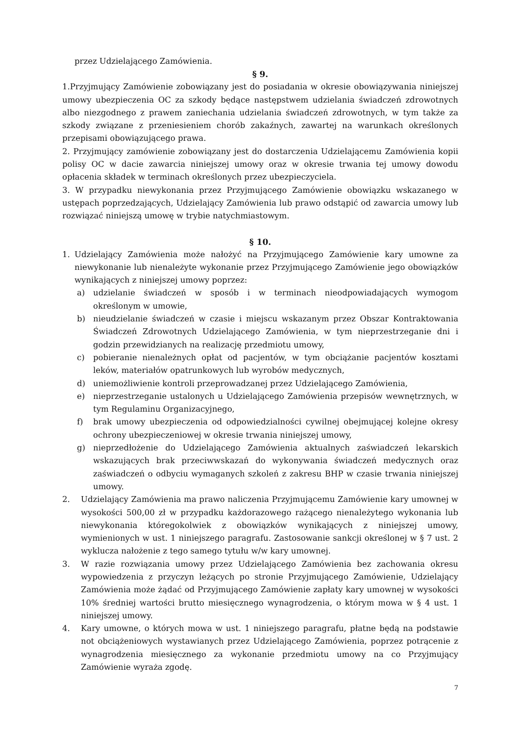przez Udzielającego Zamówienia.
§ 9.
1.Przyjmujący Zamówienie zobowiązany jest do posiadania w okresie obowiązywania niniejszej umowy ubezpieczenia OC za szkody będące następstwem udzielania świadczeń zdrowotnych albo niezgodnego z prawem zaniechania udzielania świadczeń zdrowotnych, w tym także za szkody związane z przeniesieniem chorób zakaźnych, zawartej na warunkach określonych przepisami obowiązującego prawa.
2. Przyjmujący zamówienie zobowiązany jest do dostarczenia Udzielającemu Zamówienia kopii polisy OC w dacie zawarcia niniejszej umowy oraz w okresie trwania tej umowy dowodu opłacenia składek w terminach określonych przez ubezpieczyciela.
3. W przypadku niewykonania przez Przyjmującego Zamówienie obowiązku wskazanego w ustępach poprzedzających, Udzielający Zamówienia lub prawo odstąpić od zawarcia umowy lub rozwiązać niniejszą umowę w trybie natychmiastowym.
§ 10.
1. Udzielający Zamówienia może nałożyć na Przyjmującego Zamówienie kary umowne za niewykonanie lub nienależyte wykonanie przez Przyjmującego Zamówienie jego obowiązków wynikających z niniejszej umowy poprzez:
a) udzielanie świadczeń w sposób i w terminach nieodpowiadających wymogom określonym w umowie,
b) nieudzielanie świadczeń w czasie i miejscu wskazanym przez Obszar Kontraktowania Świadczeń Zdrowotnych Udzielającego Zamówienia, w tym nieprzestrzeganie dni i godzin przewidzianych na realizację przedmiotu umowy,
c) pobieranie nienależnych opłat od pacjentów, w tym obciążanie pacjentów kosztami leków, materiałów opatrunkowych lub wyrobów medycznych,
d) uniemożliwienie kontroli przeprowadzanej przez Udzielającego Zamówienia,
e) nieprzestrzeganie ustalonych u Udzielającego Zamówienia przepisów wewnętrznych, w tym Regulaminu Organizacyjnego,
f) brak umowy ubezpieczenia od odpowiedzialności cywilnej obejmującej kolejne okresy ochrony ubezpieczeniowej w okresie trwania niniejszej umowy,
g) nieprzedłożenie do Udzielającego Zamówienia aktualnych zaświadczeń lekarskich wskazujących brak przeciwwskazań do wykonywania świadczeń medycznych oraz zaświadczeń o odbyciu wymaganych szkoleń z zakresu BHP w czasie trwania niniejszej umowy.
2. Udzielający Zamówienia ma prawo naliczenia Przyjmującemu Zamówienie kary umownej w wysokości 500,00 zł w przypadku każdorazowego rażącego nienależytego wykonania lub niewykonania któregokolwiek z obowiązków wynikających z niniejszej umowy, wymienionych w ust. 1 niniejszego paragrafu. Zastosowanie sankcji określonej w § 7 ust. 2 wyklucza nałożenie z tego samego tytułu w/w kary umownej.
3. W razie rozwiązania umowy przez Udzielającego Zamówienia bez zachowania okresu wypowiedzenia z przyczyn leżących po stronie Przyjmującego Zamówienie, Udzielający Zamówienia może żądać od Przyjmującego Zamówienie zapłaty kary umownej w wysokości 10% średniej wartości brutto miesięcznego wynagrodzenia, o którym mowa w § 4 ust. 1 niniejszej umowy.
4. Kary umowne, o których mowa w ust. 1 niniejszego paragrafu, płatne będą na podstawie not obciążeniowych wystawianych przez Udzielającego Zamówienia, poprzez potrącenie z wynagrodzenia miesięcznego za wykonanie przedmiotu umowy na co Przyjmujący Zamówienie wyraża zgodę.
7